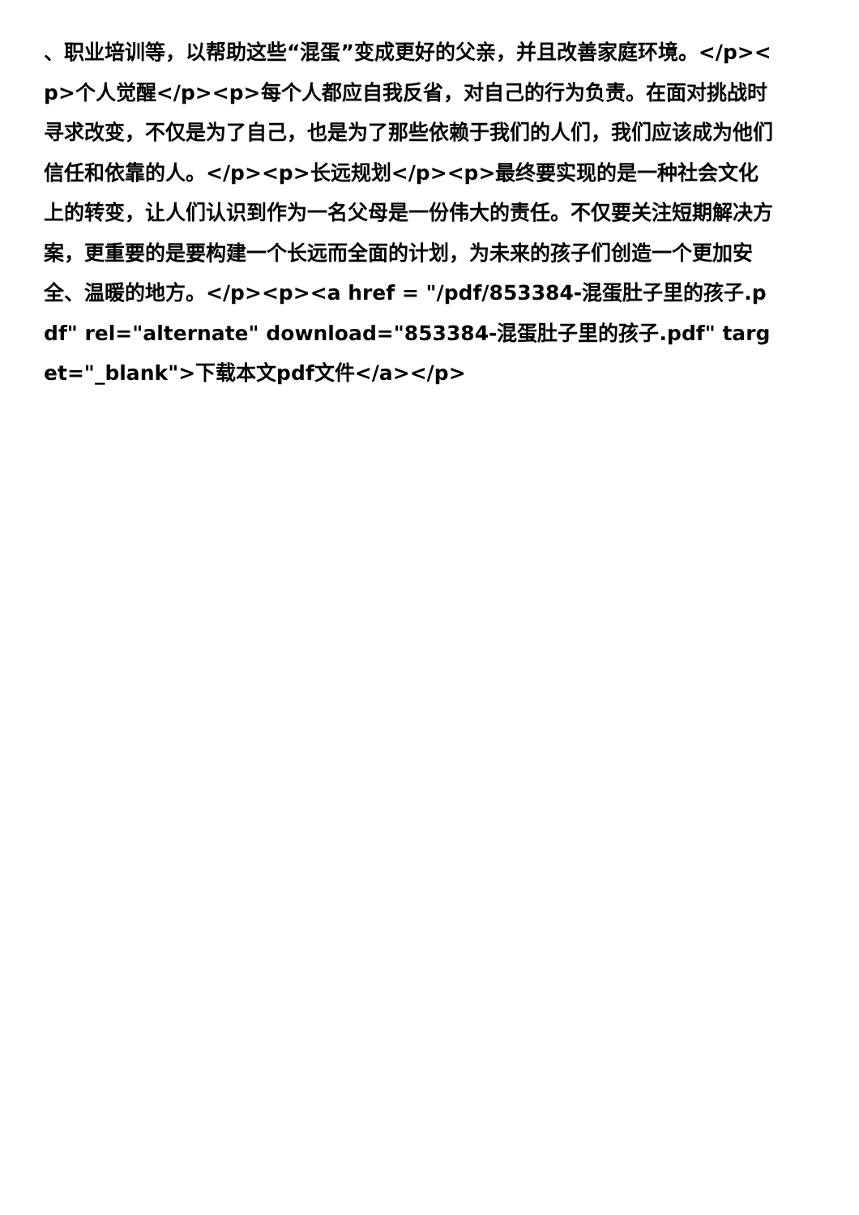、职业培训等，以帮助这些“混蛋”变成更好的父亲，并且改善家庭环境。</p><p>个人觉醒</p><p>每个人都应自我反省，对自己的行为负责。在面对挑战时寻求改变，不仅是为了自己，也是为了那些依赖于我们的人们，我们应该成为他们信任和依靠的人。</p><p>长远规划</p><p>最终要实现的是一种社会文化上的转变，让人们认识到作为一名父母是一份伟大的责任。不仅要关注短期解决方案，更重要的是要构建一个长远而全面的计划，为未来的孩子们创造一个更加安全、温暖的地方。</p><p><a href = "/pdf/853384-混蛋肚子里的孩子.pdf" rel="alternate" download="853384-混蛋肚子里的孩子.pdf" target="_blank">下载本文pdf文件</a></p>